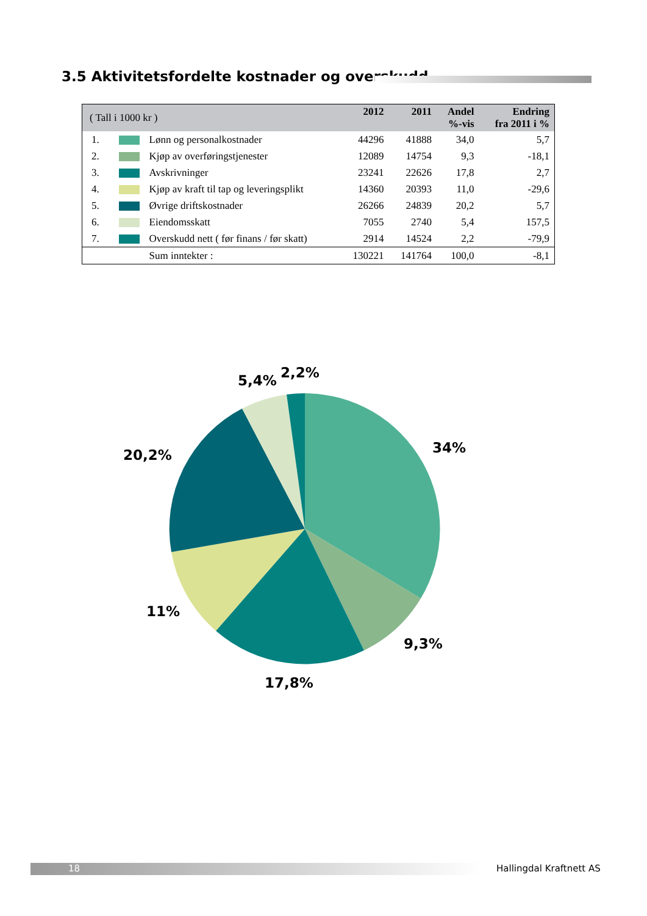3.5 Aktivitetsfordelte kostnader og overskudd
| ( Tall i 1000 kr ) | | | 2012 | 2011 | Andel %-vis | Endring fra 2011 i % |
| --- | --- | --- | --- | --- | --- | --- |
| 1. | | Lønn og personalkostnader | 44296 | 41888 | 34,0 | 5,7 |
| 2. | | Kjøp av overføringstjenester | 12089 | 14754 | 9,3 | -18,1 |
| 3. | | Avskrivninger | 23241 | 22626 | 17,8 | 2,7 |
| 4. | | Kjøp av kraft til tap og leveringsplikt | 14360 | 20393 | 11,0 | -29,6 |
| 5. | | Øvrige driftskostnader | 26266 | 24839 | 20,2 | 5,7 |
| 6. | | Eiendomsskatt | 7055 | 2740 | 5,4 | 157,5 |
| 7. | | Overskudd nett ( før finans / før skatt) | 2914 | 14524 | 2,2 | -79,9 |
| | | Sum inntekter : | 130221 | 141764 | 100,0 | -8,1 |
5,4%
2,2%
34%
20,2%
11%
9,3%
17,8%
18 Hallingdal Kraftnett AS